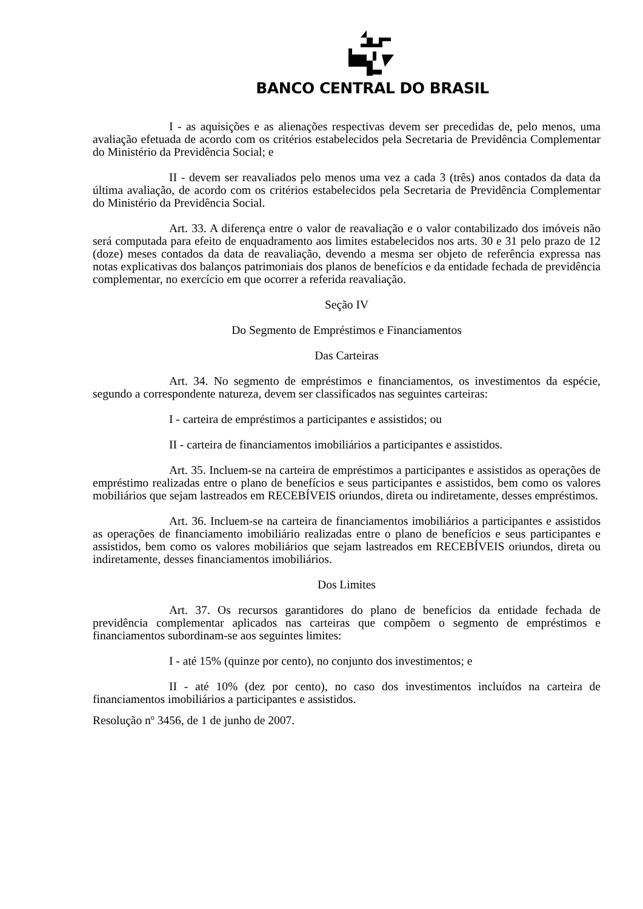BANCO CENTRAL DO BRASIL
I - as aquisições e as alienações respectivas devem ser precedidas de, pelo menos, uma avaliação efetuada de acordo com os critérios estabelecidos pela Secretaria de Previdência Complementar do Ministério da Previdência Social; e
II - devem ser reavaliados pelo menos uma vez a cada 3 (três) anos contados da data da última avaliação, de acordo com os critérios estabelecidos pela Secretaria de Previdência Complementar do Ministério da Previdência Social.
Art. 33. A diferença entre o valor de reavaliação e o valor contabilizado dos imóveis não será computada para efeito de enquadramento aos limites estabelecidos nos arts. 30 e 31 pelo prazo de 12 (doze) meses contados da data de reavaliação, devendo a mesma ser objeto de referência expressa nas notas explicativas dos balanços patrimoniais dos planos de benefícios e da entidade fechada de previdência complementar, no exercício em que ocorrer a referida reavaliação.
Seção IV
Do Segmento de Empréstimos e Financiamentos
Das Carteiras
Art. 34. No segmento de empréstimos e financiamentos, os investimentos da espécie, segundo a correspondente natureza, devem ser classificados nas seguintes carteiras:
I - carteira de empréstimos a participantes e assistidos; ou
II - carteira de financiamentos imobiliários a participantes e assistidos.
Art. 35. Incluem-se na carteira de empréstimos a participantes e assistidos as operações de empréstimo realizadas entre o plano de benefícios e seus participantes e assistidos, bem como os valores mobiliários que sejam lastreados em RECEBÍVEIS oriundos, direta ou indiretamente, desses empréstimos.
Art. 36. Incluem-se na carteira de financiamentos imobiliários a participantes e assistidos as operações de financiamento imobiliário realizadas entre o plano de benefícios e seus participantes e assistidos, bem como os valores mobiliários que sejam lastreados em RECEBÍVEIS oriundos, direta ou indiretamente, desses financiamentos imobiliários.
Dos Limites
Art. 37. Os recursos garantidores do plano de benefícios da entidade fechada de previdência complementar aplicados nas carteiras que compõem o segmento de empréstimos e financiamentos subordinam-se aos seguintes limites:
I - até 15% (quinze por cento), no conjunto dos investimentos; e
II - até 10% (dez por cento), no caso dos investimentos incluídos na carteira de financiamentos imobiliários a participantes e assistidos.
Resolução nº 3456, de 1 de junho de 2007.